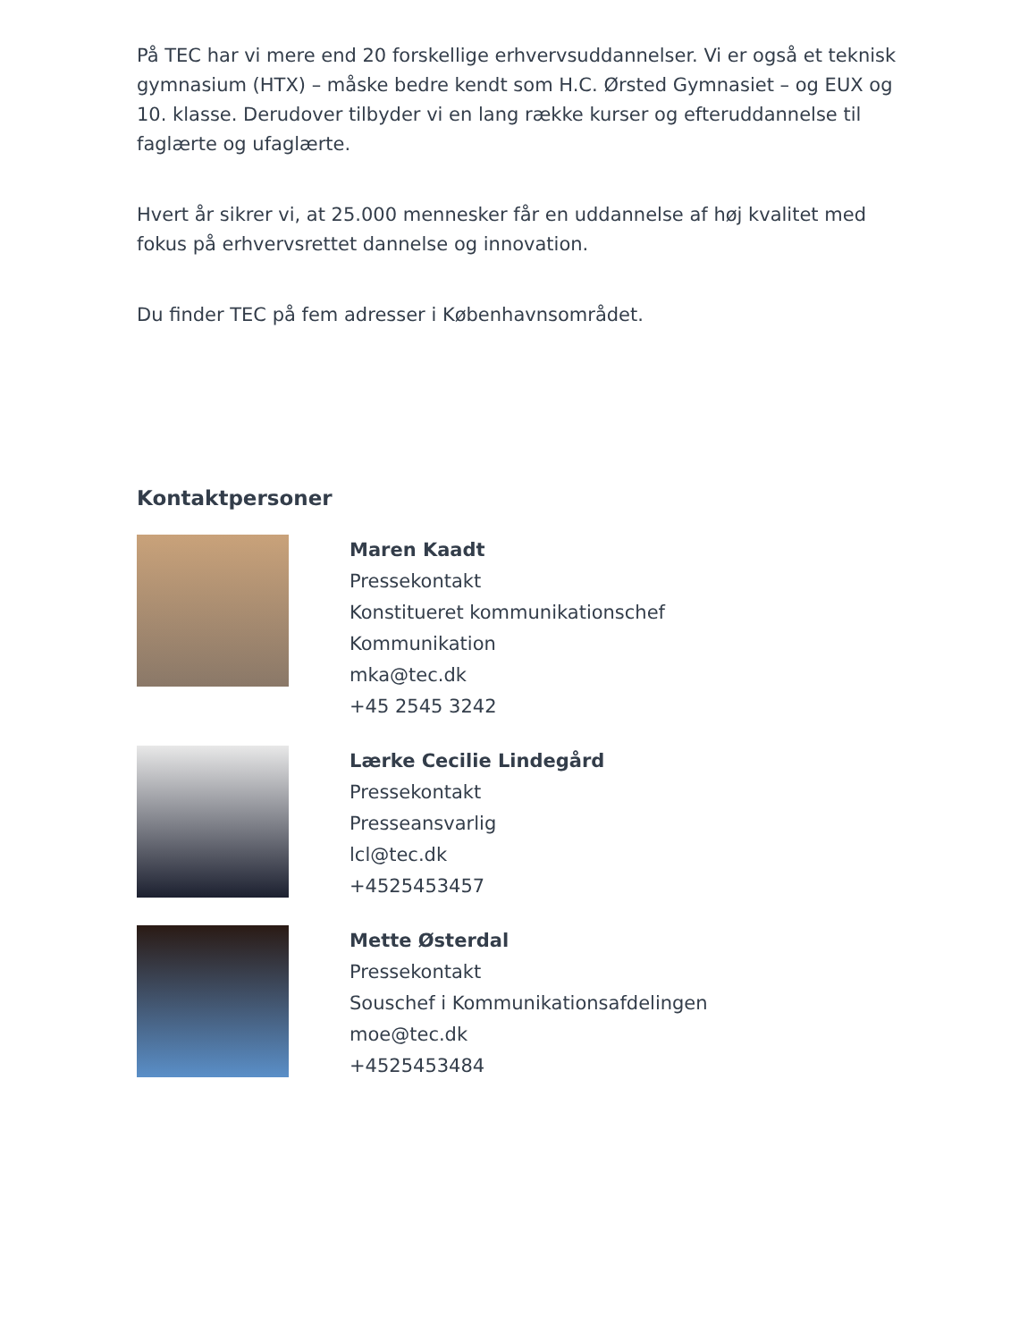På TEC har vi mere end 20 forskellige erhvervsuddannelser. Vi er også et teknisk gymnasium (HTX) – måske bedre kendt som H.C. Ørsted Gymnasiet – og EUX og 10. klasse. Derudover tilbyder vi en lang række kurser og efteruddannelse til faglærte og ufaglærte.
Hvert år sikrer vi, at 25.000 mennesker får en uddannelse af høj kvalitet med fokus på erhvervsrettet dannelse og innovation.
Du finder TEC på fem adresser i Københavnsområdet.
Kontaktpersoner
Maren Kaadt
Pressekontakt
Konstitueret kommunikationschef
Kommunikation
mka@tec.dk
+45 2545 3242
Lærke Cecilie Lindegård
Pressekontakt
Presseansvarlig
lcl@tec.dk
+4525453457
Mette Østerdal
Pressekontakt
Souschef i Kommunikationsafdelingen
moe@tec.dk
+4525453484